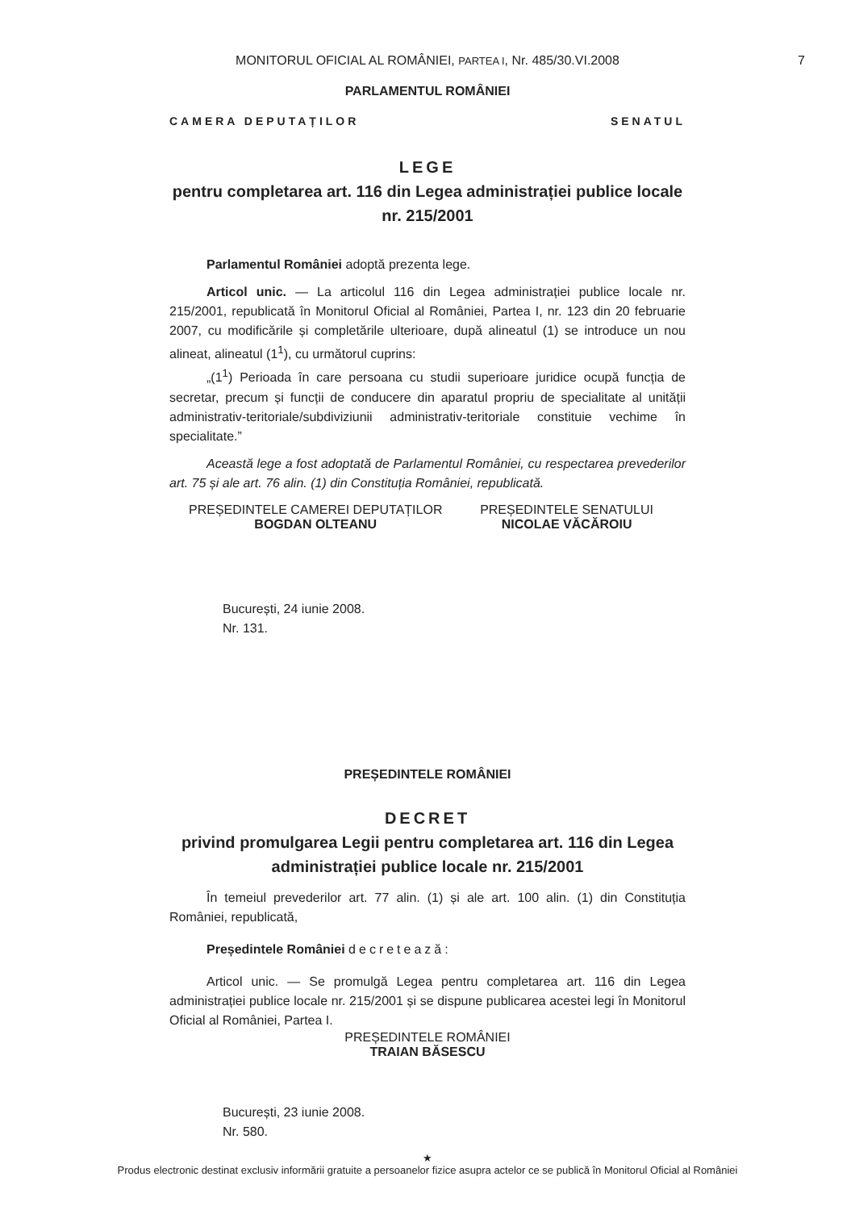MONITORUL OFICIAL AL ROMÂNIEI, PARTEA I, Nr. 485/30.VI.2008
7
PARLAMENTUL ROMÂNIEI
CAMERA DEPUTAȚILOR SENATUL
LEGE
pentru completarea art. 116 din Legea administrației publice locale nr. 215/2001
Parlamentul României adoptă prezenta lege.
Articol unic. — La articolul 116 din Legea administrației publice locale nr. 215/2001, republicată în Monitorul Oficial al României, Partea I, nr. 123 din 20 februarie 2007, cu modificările și completările ulterioare, după alineatul (1) se introduce un nou alineat, alineatul (1<sup>1</sup>), cu următorul cuprins:
„(1<sup>1</sup>) Perioada în care persoana cu studii superioare juridice ocupă funcția de secretar, precum și funcții de conducere din aparatul propriu de specialitate al unității administrativ-teritoriale/subdiviziunii administrativ-teritoriale constituie vechime în specialitate.”
Această lege a fost adoptată de Parlamentul României, cu respectarea prevederilor art. 75 și ale art. 76 alin. (1) din Constituția României, republicată.
PREȘEDINTELE CAMEREI DEPUTAȚILOR
BOGDAN OLTEANU
PREȘEDINTELE SENATULUI
NICOLAE VĂCĂROIU
București, 24 iunie 2008.
Nr. 131.
PREȘEDINTELE ROMÂNIEI
DECRET
privind promulgarea Legii pentru completarea art. 116 din Legea administrației publice locale nr. 215/2001
În temeiul prevederilor art. 77 alin. (1) și ale art. 100 alin. (1) din Constituția României, republicată,
Președintele României decretează:
Articol unic. — Se promulgă Legea pentru completarea art. 116 din Legea administrației publice locale nr. 215/2001 și se dispune publicarea acestei legi în Monitorul Oficial al României, Partea I.
PREȘEDINTELE ROMÂNIEI
TRAIAN BĂSESCU
București, 23 iunie 2008.
Nr. 580.
★
Produs electronic destinat exclusiv informării gratuite a persoanelor fizice asupra actelor ce se publică în Monitorul Oficial al României